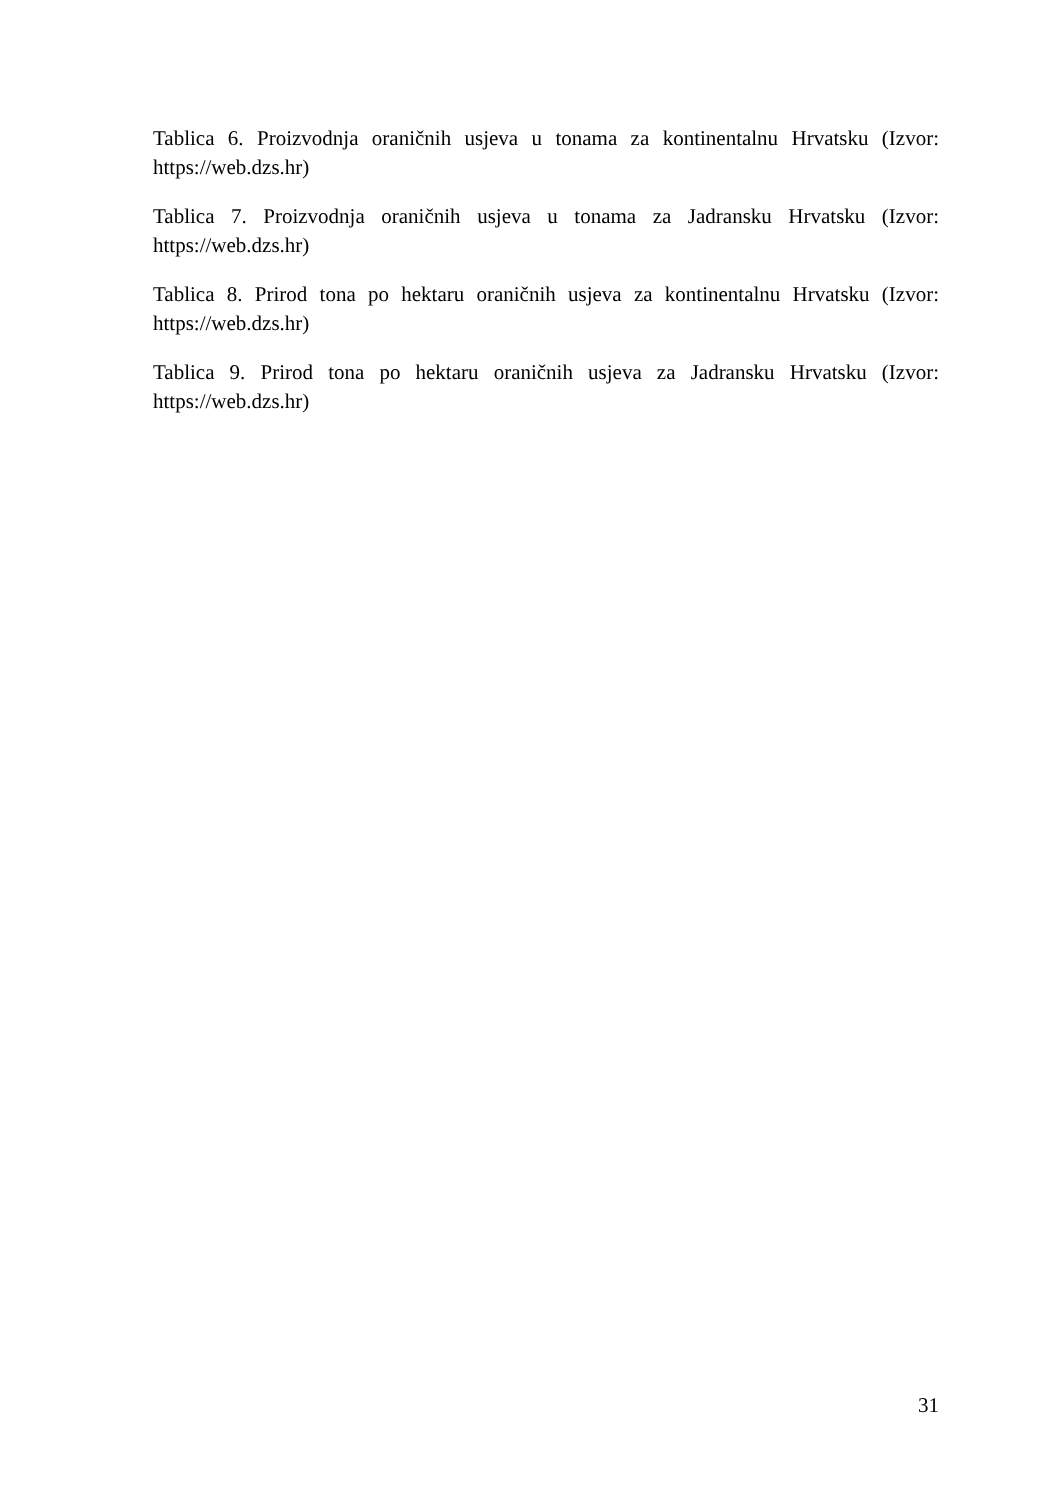Tablica 6. Proizvodnja oraničnih usjeva u tonama za kontinentalnu Hrvatsku (Izvor: https://web.dzs.hr)
Tablica 7. Proizvodnja oraničnih usjeva u tonama za Jadransku Hrvatsku (Izvor: https://web.dzs.hr)
Tablica 8. Prirod tona po hektaru oraničnih usjeva za kontinentalnu Hrvatsku (Izvor: https://web.dzs.hr)
Tablica 9. Prirod tona po hektaru oraničnih usjeva za Jadransku Hrvatsku (Izvor: https://web.dzs.hr)
31